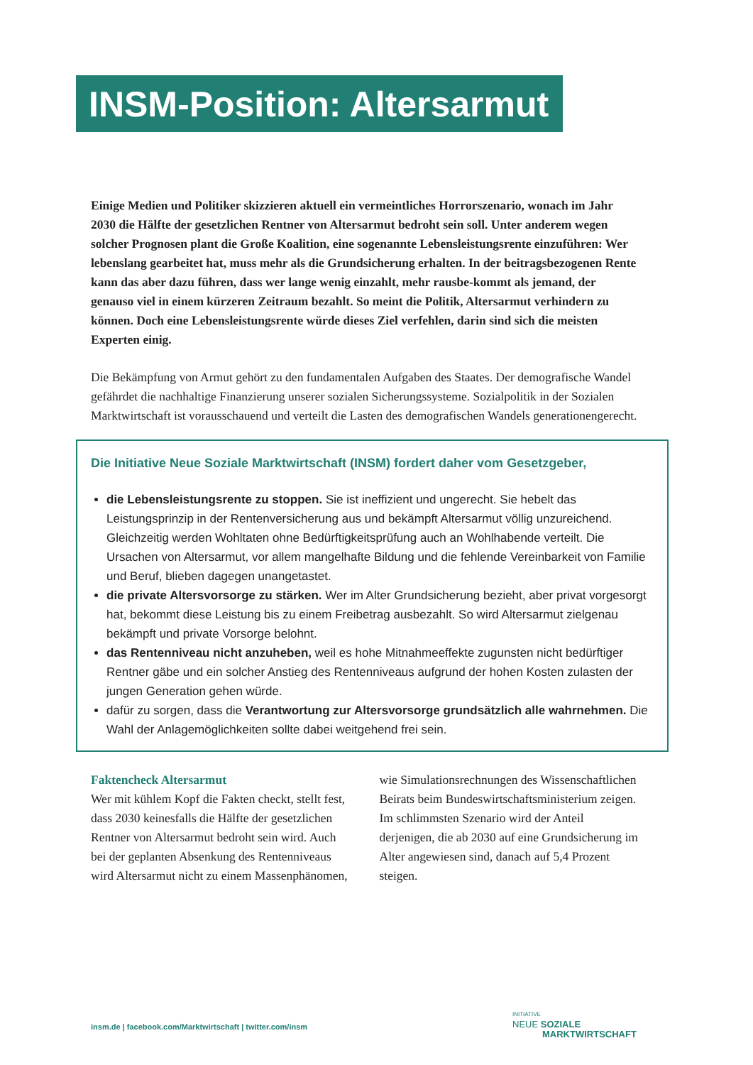INSM-Position: Altersarmut
Einige Medien und Politiker skizzieren aktuell ein vermeintliches Horrorszenario, wonach im Jahr 2030 die Hälfte der gesetzlichen Rentner von Altersarmut bedroht sein soll. Unter anderem wegen solcher Prognosen plant die Große Koalition, eine sogenannte Lebensleistungsrente einzuführen: Wer lebenslang gearbeitet hat, muss mehr als die Grundsicherung erhalten. In der beitragsbezogenen Rente kann das aber dazu führen, dass wer lange wenig einzahlt, mehr rausbe-kommt als jemand, der genauso viel in einem kürzeren Zeitraum bezahlt. So meint die Politik, Altersarmut verhindern zu können. Doch eine Lebensleistungsrente würde dieses Ziel verfehlen, darin sind sich die meisten Experten einig.
Die Bekämpfung von Armut gehört zu den fundamentalen Aufgaben des Staates. Der demografische Wandel gefährdet die nachhaltige Finanzierung unserer sozialen Sicherungssysteme. Sozialpolitik in der Sozialen Marktwirtschaft ist vorausschauend und verteilt die Lasten des demografischen Wandels generationengerecht.
Die Initiative Neue Soziale Marktwirtschaft (INSM) fordert daher vom Gesetzgeber,
die Lebensleistungsrente zu stoppen. Sie ist ineffizient und ungerecht. Sie hebelt das Leistungsprinzip in der Rentenversicherung aus und bekämpft Altersarmut völlig unzureichend. Gleichzeitig werden Wohltaten ohne Bedürftigkeitsprüfung auch an Wohlhabende verteilt. Die Ursachen von Altersarmut, vor allem mangelhafte Bildung und die fehlende Vereinbarkeit von Familie und Beruf, blieben dagegen unangetastet.
die private Altersvorsorge zu stärken. Wer im Alter Grundsicherung bezieht, aber privat vorgesorgt hat, bekommt diese Leistung bis zu einem Freibetrag ausbezahlt. So wird Altersarmut zielgenau bekämpft und private Vorsorge belohnt.
das Rentenniveau nicht anzuheben, weil es hohe Mitnahmeeffekte zugunsten nicht bedürftiger Rentner gäbe und ein solcher Anstieg des Rentenniveaus aufgrund der hohen Kosten zulasten der jungen Generation gehen würde.
dafür zu sorgen, dass die Verantwortung zur Altersvorsorge grundsätzlich alle wahrnehmen. Die Wahl der Anlagemöglichkeiten sollte dabei weitgehend frei sein.
Faktencheck Altersarmut
Wer mit kühlem Kopf die Fakten checkt, stellt fest, dass 2030 keinesfalls die Hälfte der gesetzlichen Rentner von Altersarmut bedroht sein wird. Auch bei der geplanten Absenkung des Rentenniveaus wird Altersarmut nicht zu einem Massenphänomen, wie Simulationsrechnungen des Wissenschaftlichen Beirats beim Bundeswirtschaftsministerium zeigen. Im schlimmsten Szenario wird der Anteil derjenigen, die ab 2030 auf eine Grundsicherung im Alter angewiesen sind, danach auf 5,4 Prozent steigen.
insm.de | facebook.com/Marktwirtschaft | twitter.com/insm
INITIATIVE
NEUE SOZIALE
MARKTWIRTSCHAFT